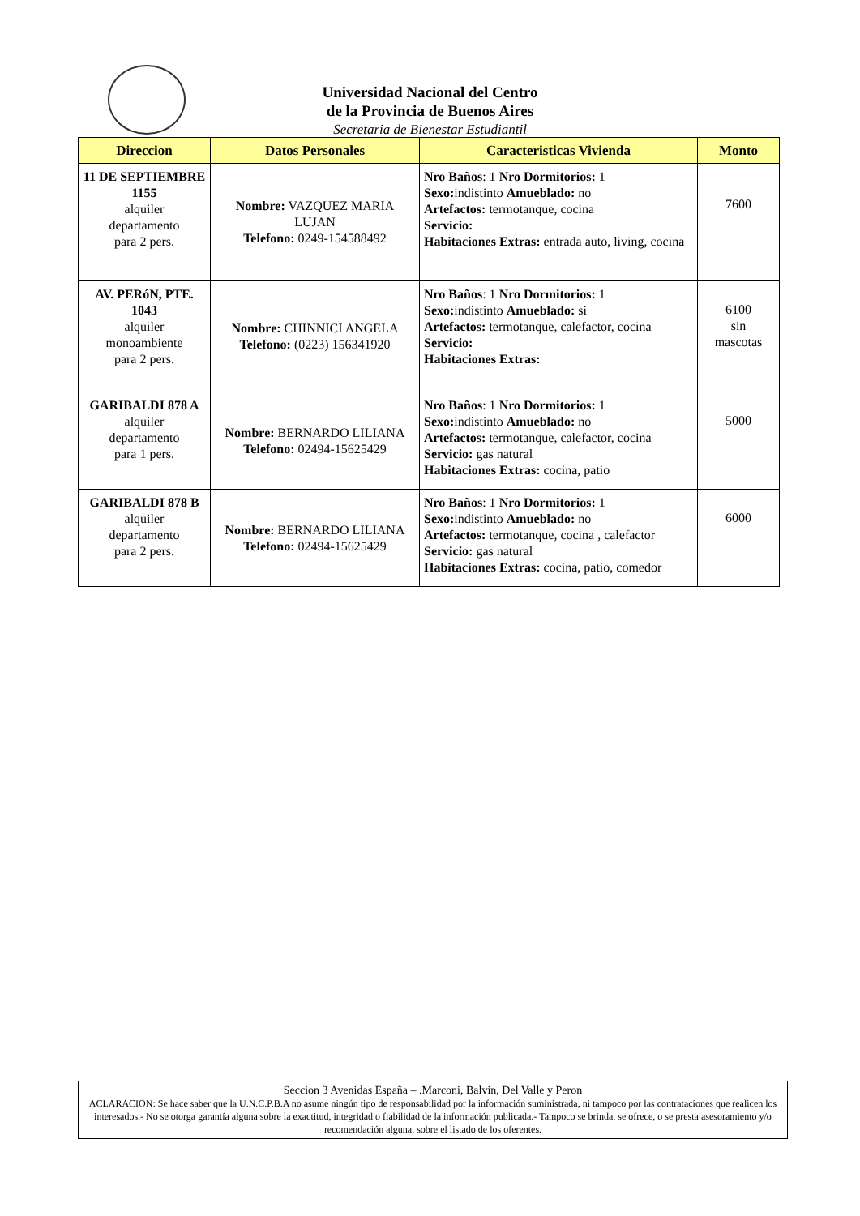Universidad Nacional del Centro
de la Provincia de Buenos Aires
Secretaria de Bienestar Estudiantil
| Direccion | Datos Personales | Caracteristicas Vivienda | Monto |
| --- | --- | --- | --- |
| 11 DE SEPTIEMBRE 1155 alquiler departamento para 2 pers. | Nombre: VAZQUEZ MARIA LUJAN Telefono: 0249-154588492 | Nro Baños : 1 Nro Dormitorios: 1 Sexo: indistinto Amueblado: no Artefactos: termotanque, cocina Servicio: Habitaciones Extras: entrada auto, living, cocina | 7600 |
| AV. PERóN, PTE. 1043 alquiler monoambiente para 2 pers. | Nombre: CHINNICI ANGELA Telefono: (0223) 156341920 | Nro Baños : 1 Nro Dormitorios: 1 Sexo: indistinto Amueblado: si Artefactos: termotanque, calefactor, cocina Servicio: Habitaciones Extras: | 6100 sin mascotas |
| GARIBALDI 878 A alquiler departamento para 1 pers. | Nombre: BERNARDO LILIANA Telefono: 02494-15625429 | Nro Baños : 1 Nro Dormitorios: 1 Sexo: indistinto Amueblado: no Artefactos: termotanque, calefactor, cocina Servicio: gas natural Habitaciones Extras: cocina, patio | 5000 |
| GARIBALDI 878 B alquiler departamento para 2 pers. | Nombre: BERNARDO LILIANA Telefono: 02494-15625429 | Nro Baños : 1 Nro Dormitorios: 1 Sexo: indistinto Amueblado: no Artefactos: termotanque, cocina , calefactor Servicio: gas natural Habitaciones Extras: cocina, patio, comedor | 6000 |
Seccion 3 Avenidas España – .Marconi, Balvin, Del Valle y Peron
ACLARACION: Se hace saber que la U.N.C.P.B.A no asume ningún tipo de responsabilidad por la información suministrada, ni tampoco por las contrataciones que realicen los interesados.- No se otorga garantía alguna sobre la exactitud, integridad o fiabilidad de la información publicada.- Tampoco se brinda, se ofrece, o se presta asesoramiento y/o recomendación alguna, sobre el listado de los oferentes.